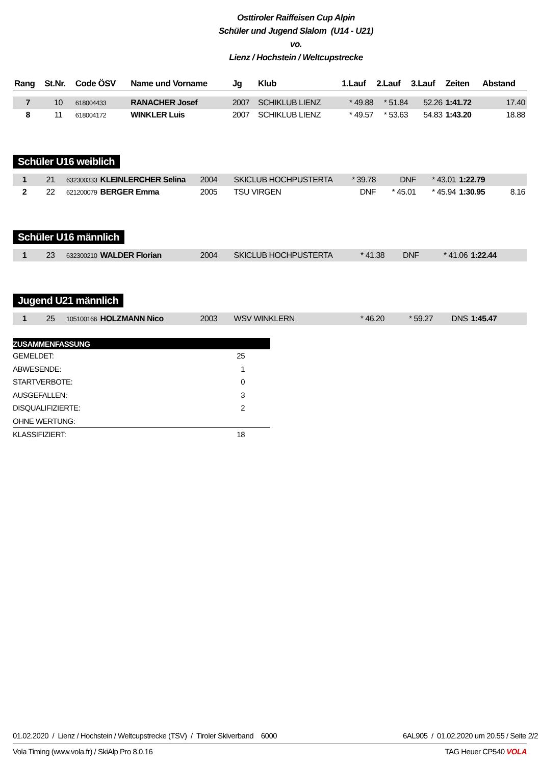Osttiroler Raiffeisen Cup Alpin
Schüler und Jugend Slalom (U14 - U21)
vo.
Lienz / Hochstein / Weltcupstrecke
| Rang | St.Nr. | Code ÖSV | Name und Vorname | Jg | Klub | 1.Lauf | 2.Lauf | 3.Lauf | Zeiten | Abstand |
| --- | --- | --- | --- | --- | --- | --- | --- | --- | --- | --- |
| 7 | 10 | 618004433 | RANACHER Josef | 2007 | SCHIKLUB LIENZ | * 49.88 | * 51.84 | 52.26 | 1:41.72 | 17.40 |
| 8 | 11 | 618004172 | WINKLER Luis | 2007 | SCHIKLUB LIENZ | * 49.57 | * 53.63 | 54.83 | 1:43.20 | 18.88 |
Schüler U16 weiblich
| 1 | 21 | 632300333 | KLEINLERCHER Selina | 2004 | SKICLUB HOCHPUSTERTA | * 39.78 | DNF | * 43.01 | 1:22.79 | |
| 2 | 22 | 621200079 | BERGER Emma | 2005 | TSU VIRGEN | DNF | * 45.01 | * 45.94 | 1:30.95 | 8.16 |
Schüler U16 männlich
| 1 | 23 | 632300210 | WALDER Florian | 2004 | SKICLUB HOCHPUSTERTA | * 41.38 | DNF | * 41.06 | 1:22.44 | |
Jugend U21 männlich
| 1 | 25 | 105100166 | HOLZMANN Nico | 2003 | WSV WINKLERN | * 46.20 | * 59.27 | DNS | 1:45.47 | |
| ZUSAMMENFASSUNG | |
| GEMELDET: | 25 |
| ABWESENDE: | 1 |
| STARTVERBOTE: | 0 |
| AUSGEFALLEN: | 3 |
| DISQUALIFIZIERTE: | 2 |
| OHNE WERTUNG: | |
| KLASSIFIZIERT: | 18 |
01.02.2020 / Lienz / Hochstein / Weltcupstrecke (TSV) / Tiroler Skiverband 6000 6AL905 / 01.02.2020 um 20.55 / Seite 2/2
Vola Timing (www.vola.fr) / SkiAlp Pro 8.0.16 TAG Heuer CP540 VOLA